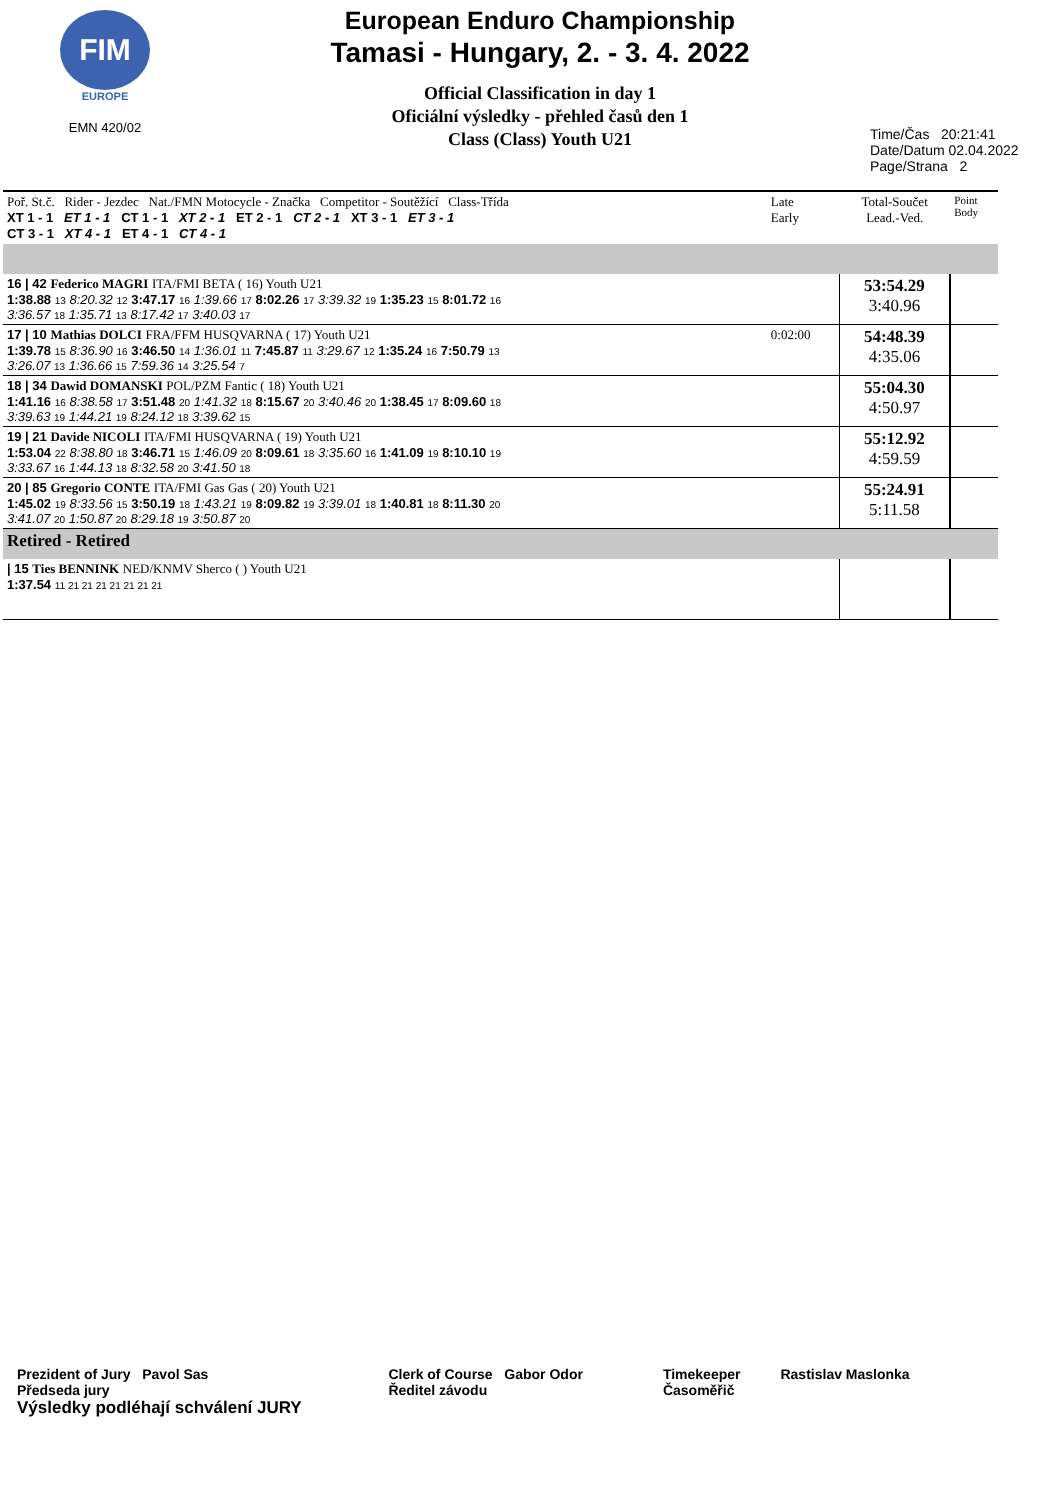FIM
EUROPE
EMN 420/02
European Enduro Championship
Tamasi - Hungary, 2. - 3. 4. 2022
Official Classification in day 1
Oficiální výsledky - přehled časů den 1
Class (Class) Youth U21
Time/Čas 20:21:41
Date/Datum 02.04.2022
Page/Strana 2
| Poř. St.č. Rider - Jezdec Nat./FMN Motocycle - Značka Competitor - Soutěžící Class-Třída XT 1 - 1 ET 1 - 1 CT 1 - 1 XT 2 - 1 ET 2 - 1 CT 2 - 1 XT 3 - 1 ET 3 - 1 CT 3 - 1 XT 4 - 1 ET 4 - 1 CT 4 - 1 | Late Early | Total-Součet Lead.-Ved. | Point Body |
| 16 / 42 Federico MAGRI ITA/FMI BETA ( 16) Youth U21 1:38.88 13 8:20.32 12 3:47.17 16 1:39.66 17 8:02.26 17 3:39.32 19 1:35.23 15 8:01.72 16 3:36.57 18 1:35.71 13 8:17.42 17 3:40.03 17 | | 53:54.29 3:40.96 | |
| 17 / 10 Mathias DOLCI FRA/FFM HUSQVARNA ( 17) Youth U21 1:39.78 15 8:36.90 16 3:46.50 14 1:36.01 11 7:45.87 11 3:29.67 12 1:35.24 16 7:50.79 13 3:26.07 13 1:36.66 15 7:59.36 14 3:25.54 7 | 0:02:00 | 54:48.39 4:35.06 | |
| 18 / 34 Dawid DOMANSKI POL/PZM Fantic ( 18) Youth U21 1:41.16 16 8:38.58 17 3:51.48 20 1:41.32 18 8:15.67 20 3:40.46 20 1:38.45 17 8:09.60 18 3:39.63 19 1:44.21 19 8:24.12 18 3:39.62 15 | | 55:04.30 4:50.97 | |
| 19 / 21 Davide NICOLI ITA/FMI HUSQVARNA ( 19) Youth U21 1:53.04 22 8:38.80 18 3:46.71 15 1:46.09 20 8:09.61 18 3:35.60 16 1:41.09 19 8:10.10 19 3:33.67 16 1:44.13 18 8:32.58 20 3:41.50 18 | | 55:12.92 4:59.59 | |
| 20 / 85 Gregorio CONTE ITA/FMI Gas Gas ( 20) Youth U21 1:45.02 19 8:33.56 15 3:50.19 18 1:43.21 19 8:09.82 19 3:39.01 18 1:40.81 18 8:11.30 20 3:41.07 20 1:50.87 20 8:29.18 19 3:50.87 20 | | 55:24.91 5:11.58 | |
| Retired - Retired | | | |
| / 15 Ties BENNINK NED/KNMV Sherco ( ) Youth U21 1:37.54 11 21 21 21 21 21 21 21 | | | |
Prezident of Jury Pavol Sas
Předseda jury Clerk of Course Gabor Odor
Ředitel závodu Timekeeper
Časoměřič Rastislav Maslonka
Výsledky podléhají schválení JURY